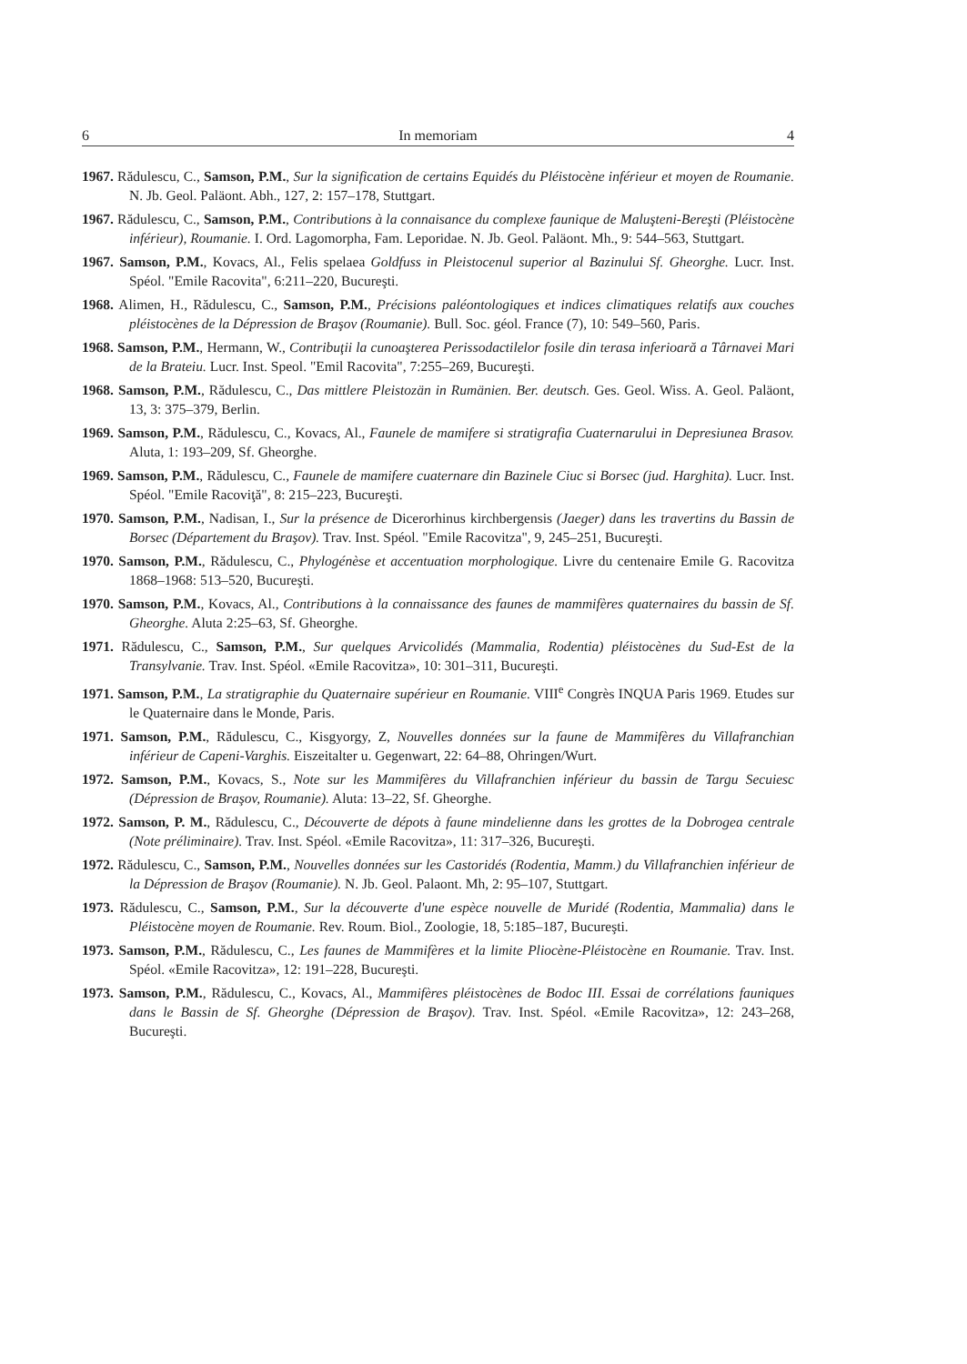6 In memoriam 4
1967. Rădulescu, C., Samson, P.M., Sur la signification de certains Equidés du Pléistocène inférieur et moyen de Roumanie. N. Jb. Geol. Paläont. Abh., 127, 2: 157–178, Stuttgart.
1967. Rădulescu, C., Samson, P.M., Contributions à la connaisance du complexe faunique de Maluşteni-Bereşti (Pléistocène inférieur), Roumanie. I. Ord. Lagomorpha, Fam. Leporidae. N. Jb. Geol. Paläont. Mh., 9: 544–563, Stuttgart.
1967. Samson, P.M., Kovacs, Al., Felis spelaea Goldfuss in Pleistocenul superior al Bazinului Sf. Gheorghe. Lucr. Inst. Spéol. "Emile Racovita", 6:211–220, Bucureşti.
1968. Alimen, H., Rădulescu, C., Samson, P.M., Précisions paléontologiques et indices climatiques relatifs aux couches pléistocènes de la Dépression de Braşov (Roumanie). Bull. Soc. géol. France (7), 10: 549–560, Paris.
1968. Samson, P.M., Hermann, W., Contribuţii la cunoaşterea Perissodactilelor fosile din terasa inferioară a Târnavei Mari de la Brateiu. Lucr. Inst. Speol. "Emil Racovita", 7:255–269, Bucureşti.
1968. Samson, P.M., Rădulescu, C., Das mittlere Pleistozän in Rumänien. Ber. deutsch. Ges. Geol. Wiss. A. Geol. Paläont, 13, 3: 375–379, Berlin.
1969. Samson, P.M., Rădulescu, C., Kovacs, Al., Faunele de mamifere si stratigrafia Cuaternarului in Depresiunea Brasov. Aluta, 1: 193–209, Sf. Gheorghe.
1969. Samson, P.M., Rădulescu, C., Faunele de mamifere cuaternare din Bazinele Ciuc si Borsec (jud. Harghita). Lucr. Inst. Spéol. "Emile Racoviţă", 8: 215–223, Bucureşti.
1970. Samson, P.M., Nadisan, I., Sur la présence de Dicerorhinus kirchbergensis (Jaeger) dans les travertins du Bassin de Borsec (Département du Braşov). Trav. Inst. Spéol. "Emile Racovitza", 9, 245–251, Bucureşti.
1970. Samson, P.M., Rădulescu, C., Phylogénèse et accentuation morphologique. Livre du centenaire Emile G. Racovitza 1868–1968: 513–520, Bucureşti.
1970. Samson, P.M., Kovacs, Al., Contributions à la connaissance des faunes de mammifères quaternaires du bassin de Sf. Gheorghe. Aluta 2:25–63, Sf. Gheorghe.
1971. Rădulescu, C., Samson, P.M., Sur quelques Arvicolidés (Mammalia, Rodentia) pléistocènes du Sud-Est de la Transylvanie. Trav. Inst. Spéol. «Emile Racovitza», 10: 301–311, Bucureşti.
1971. Samson, P.M., La stratigraphie du Quaternaire supérieur en Roumanie. VIII<sup>e</sup> Congrès INQUA Paris 1969. Etudes sur le Quaternaire dans le Monde, Paris.
1971. Samson, P.M., Rădulescu, C., Kisgyorgy, Z, Nouvelles données sur la faune de Mammifères du Villafranchian inférieur de Capeni-Varghis. Eiszeitalter u. Gegenwart, 22: 64–88, Ohringen/Wurt.
1972. Samson, P.M., Kovacs, S., Note sur les Mammifères du Villafranchien inférieur du bassin de Targu Secuiesc (Dépression de Braşov, Roumanie). Aluta: 13–22, Sf. Gheorghe.
1972. Samson, P. M., Rădulescu, C., Découverte de dépots à faune mindelienne dans les grottes de la Dobrogea centrale (Note préliminaire). Trav. Inst. Spéol. «Emile Racovitza», 11: 317–326, Bucureşti.
1972. Rădulescu, C., Samson, P.M., Nouvelles données sur les Castoridés (Rodentia, Mamm.) du Villafranchien inférieur de la Dépression de Braşov (Roumanie). N. Jb. Geol. Palaont. Mh, 2: 95–107, Stuttgart.
1973. Rădulescu, C., Samson, P.M., Sur la découverte d'une espèce nouvelle de Muridé (Rodentia, Mammalia) dans le Pléistocène moyen de Roumanie. Rev. Roum. Biol., Zoologie, 18, 5:185–187, Bucureşti.
1973. Samson, P.M., Rădulescu, C., Les faunes de Mammifères et la limite Pliocène-Pléistocène en Roumanie. Trav. Inst. Spéol. «Emile Racovitza», 12: 191–228, Bucureşti.
1973. Samson, P.M., Rădulescu, C., Kovacs, Al., Mammifères pléistocènes de Bodoc III. Essai de corrélations fauniques dans le Bassin de Sf. Gheorghe (Dépression de Braşov). Trav. Inst. Spéol. «Emile Racovitza», 12: 243–268, Bucureşti.